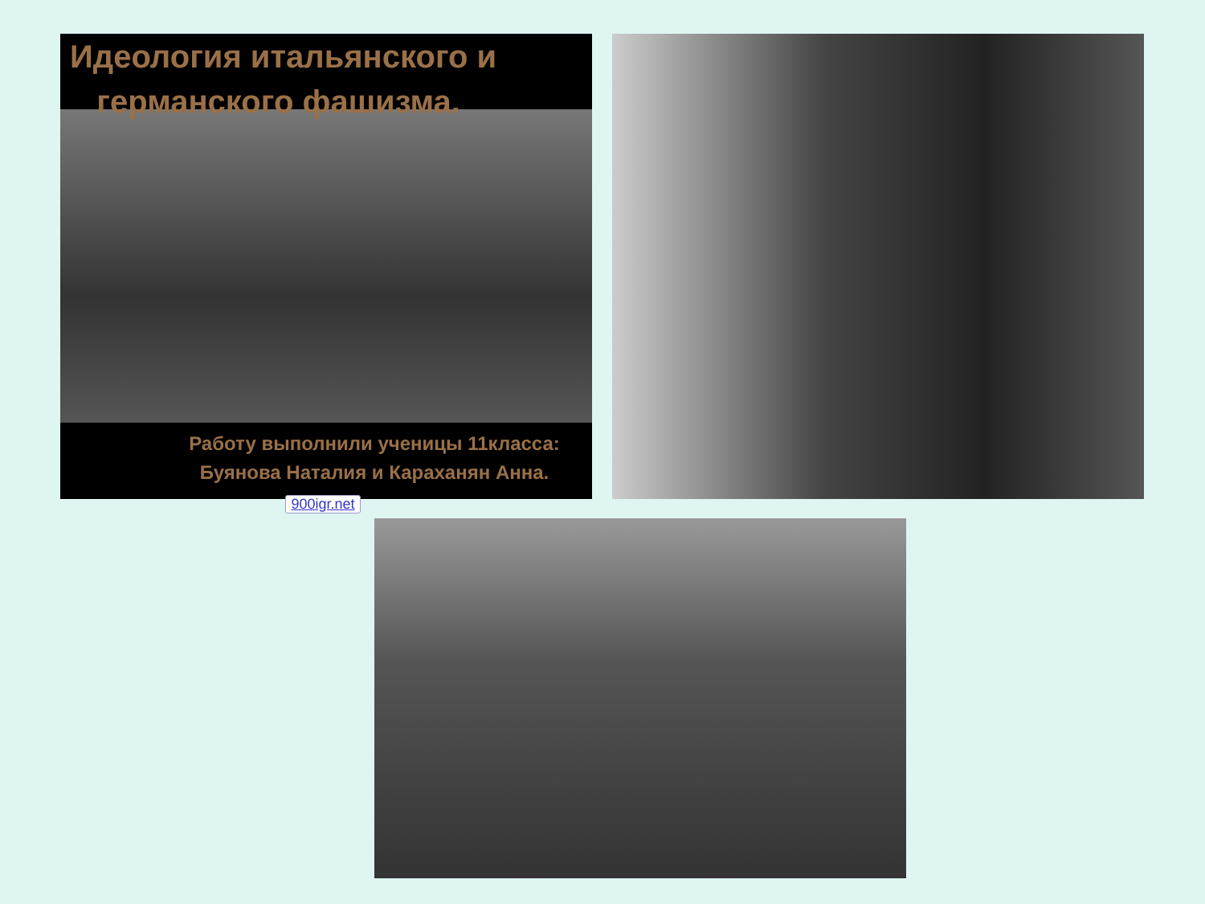Идеология итальянского и
германского фашизма.
Работу выполнили ученицы 11класса:
Буянова Наталия и Караханян Анна.
900igr.net